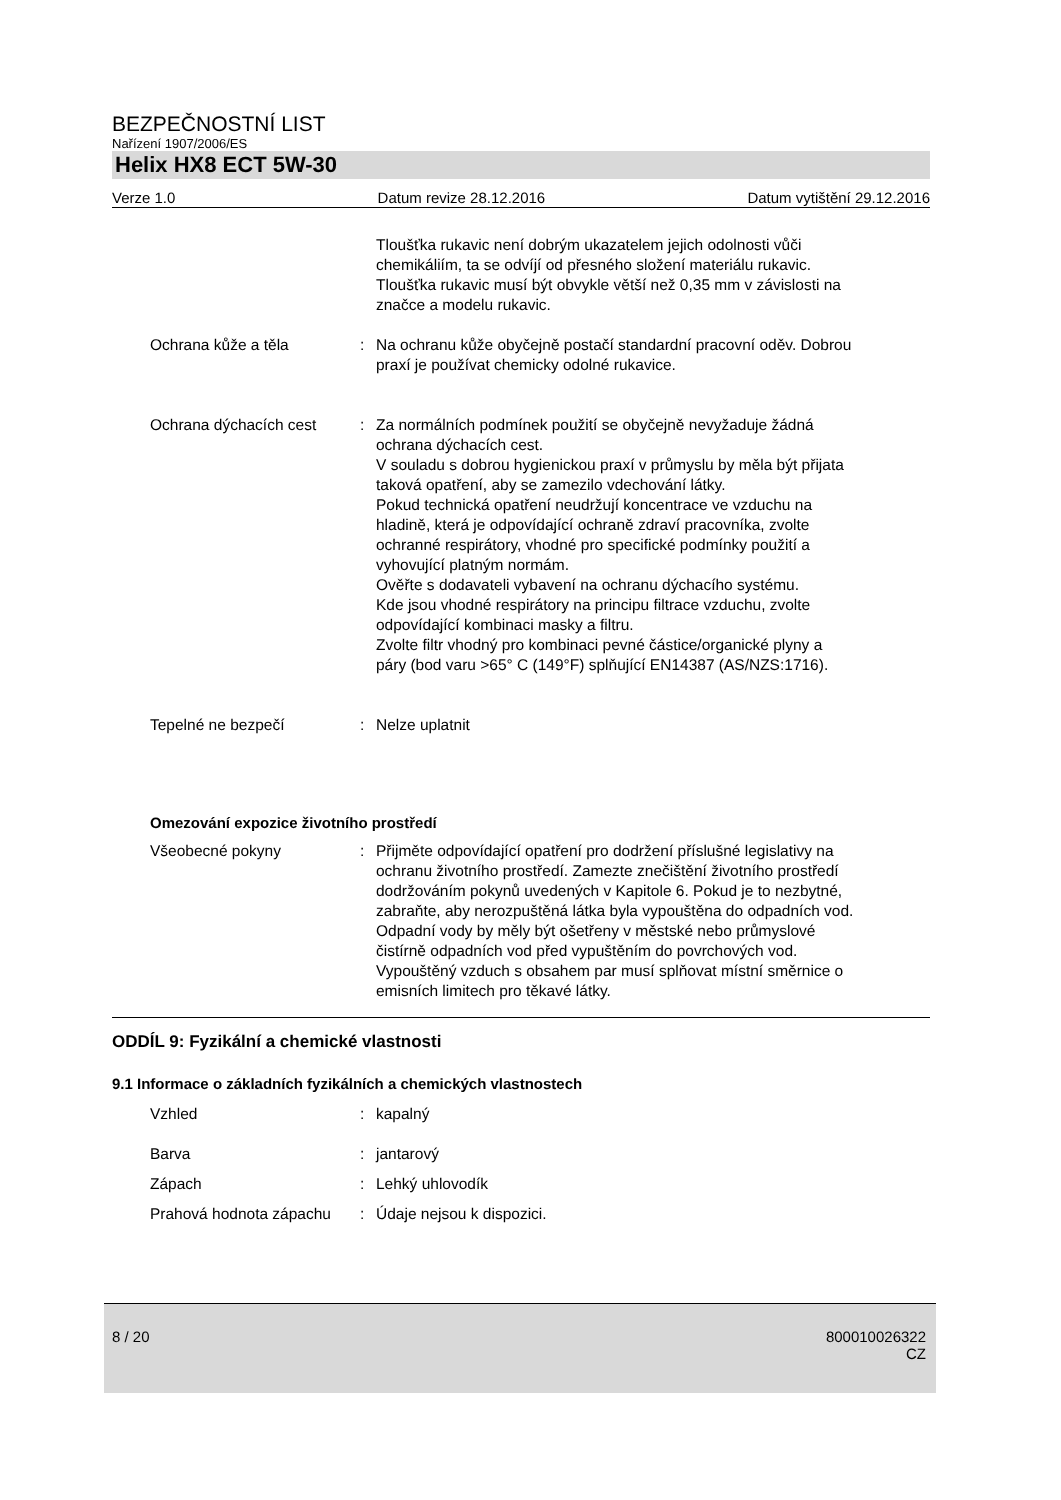BEZPEČNOSTNÍ LIST
Nařízení 1907/2006/ES
Helix HX8 ECT 5W-30
Verze 1.0 Datum revize 28.12.2016 Datum vytištění 29.12.2016
Tloušťka rukavic není dobrým ukazatelem jejich odolnosti vůči chemikáliím, ta se odvíjí od přesného složení materiálu rukavic. Tloušťka rukavic musí být obvykle větší než 0,35 mm v závislosti na značce a modelu rukavic.
Ochrana kůže a těla : Na ochranu kůže obyčejně postačí standardní pracovní oděv. Dobrou praxí je používat chemicky odolné rukavice.
Ochrana dýchacích cest : Za normálních podmínek použití se obyčejně nevyžaduje žádná ochrana dýchacích cest.
V souladu s dobrou hygienickou praxí v průmyslu by měla být přijata taková opatření, aby se zamezilo vdechování látky.
Pokud technická opatření neudržují koncentrace ve vzduchu na hladině, která je odpovídající ochraně zdraví pracovníka, zvolte ochranné respirátory, vhodné pro specifické podmínky použití a vyhovující platným normám.
Ověřte s dodavateli vybavení na ochranu dýchacího systému.
Kde jsou vhodné respirátory na principu filtrace vzduchu, zvolte odpovídající kombinaci masky a filtru.
Zvolte filtr vhodný pro kombinaci pevné částice/organické plyny a páry (bod varu >65° C (149°F) splňující EN14387 (AS/NZS:1716).
Tepelné ne bezpečí : Nelze uplatnit
Omezování expozice životního prostředí
Všeobecné pokyny : Přijměte odpovídající opatření pro dodržení příslušné legislativy na ochranu životního prostředí. Zamezte znečištění životního prostředí dodržováním pokynů uvedených v Kapitole 6. Pokud je to nezbytné, zabraňte, aby nerozpuštěná látka byla vypouštěna do odpadních vod. Odpadní vody by měly být ošetřeny v městské nebo průmyslové čistírně odpadních vod před vypuštěním do povrchových vod.
Vypouštěný vzduch s obsahem par musí splňovat místní směrnice o emisních limitech pro těkavé látky.
ODDÍL 9: Fyzikální a chemické vlastnosti
9.1 Informace o základních fyzikálních a chemických vlastnostech
Vzhled : kapalný
Barva : jantarový
Zápach : Lehký uhlovodík
Prahová hodnota zápachu : Údaje nejsou k dispozici.
8 / 20 800010026322
CZ